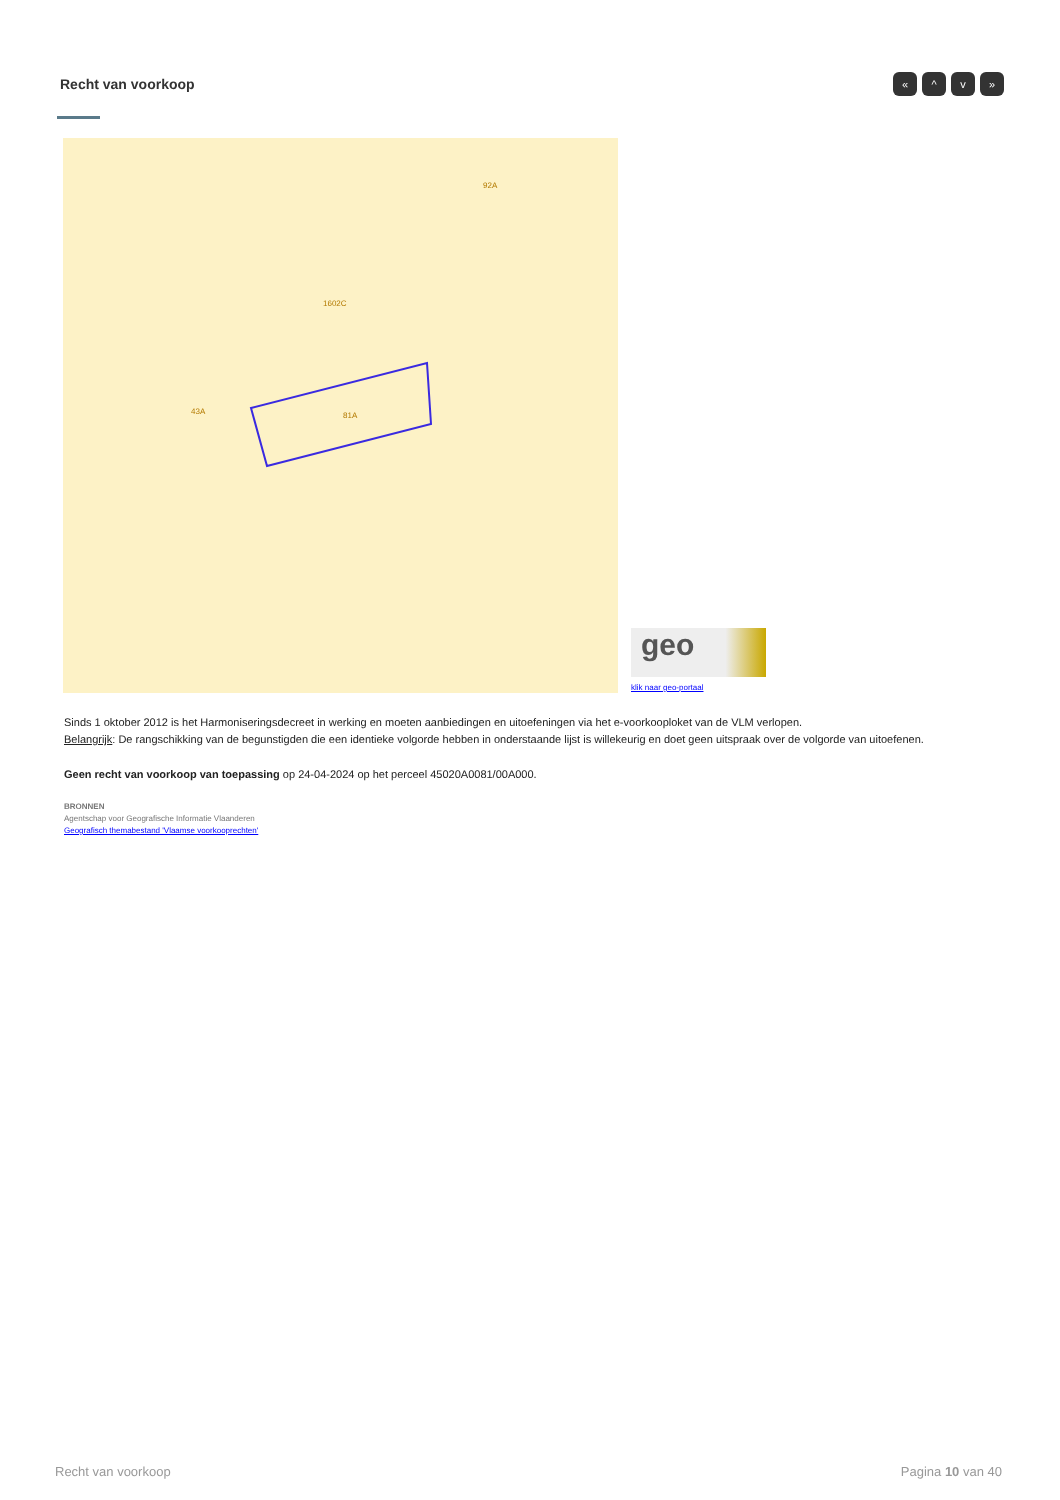Recht van voorkoop « ^ v »
81A
1602C
43A
92A
geo
klik naar geo-portaal
Sinds 1 oktober 2012 is het Harmoniseringsdecreet in werking en moeten aanbiedingen en uitoefeningen via het e-voorkooploket van de VLM verlopen.
Belangrijk: De rangschikking van de begunstigden die een identieke volgorde hebben in onderstaande lijst is willekeurig en doet geen uitspraak over de volgorde van uitoefenen.
Geen recht van voorkoop van toepassing op 24-04-2024 op het perceel 45020A0081/00A000.
BRONNEN
Agentschap voor Geografische Informatie Vlaanderen
Geografisch themabestand 'Vlaamse voorkooprechten'
Recht van voorkoop Pagina 10 van 40